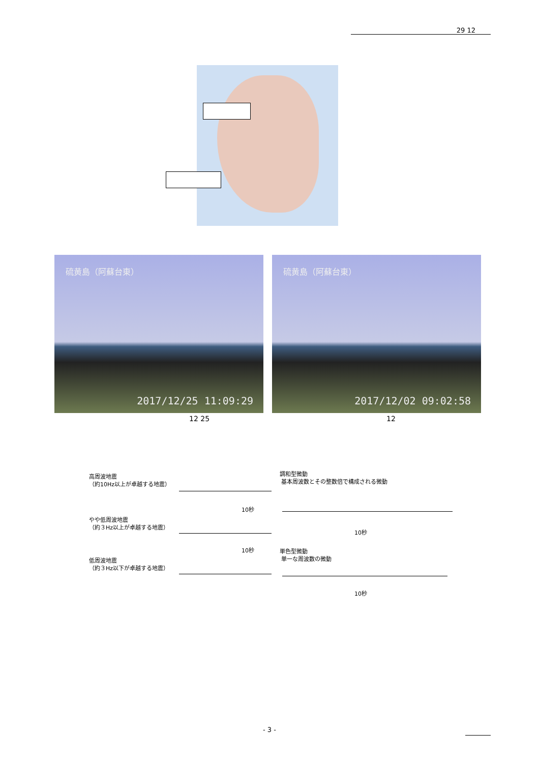29 12
硫黄島（阿蘇台東）
2017/12/25 11:09:29
硫黄島（阿蘇台東）
2017/12/02 09:02:58
12 25 12
高周波地震
（約10Hz以上が卓越する地震）
やや低周波地震
（約３Hz以上が卓越する地震）
低周波地震
（約３Hz以下が卓越する地震）
10秒
10秒
調和型微動
基本周波数とその整数倍で構成される微動
10秒
単色型微動
単一な周波数の微動
10秒
- 3 -